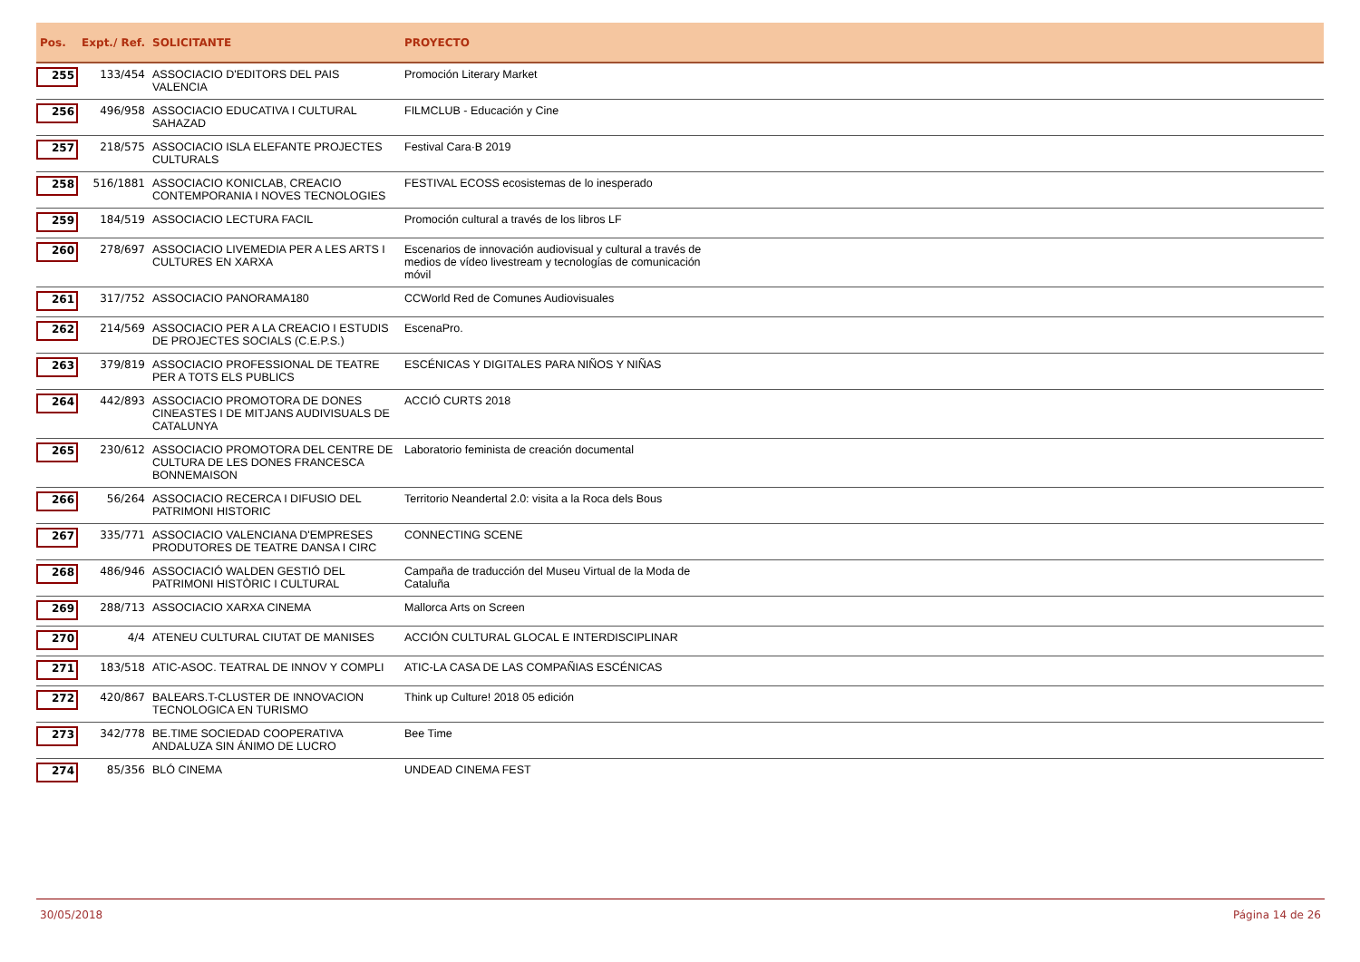| Pos. | Expt./ Ref. | SOLICITANTE | PROYECTO |
| --- | --- | --- | --- |
| 255 | 133/454 | ASSOCIACIO D'EDITORS DEL PAIS VALENCIA | Promoción Literary Market |
| 256 | 496/958 | ASSOCIACIO EDUCATIVA I CULTURAL SAHAZAD | FILMCLUB - Educación y Cine |
| 257 | 218/575 | ASSOCIACIO ISLA ELEFANTE PROJECTES CULTURALS | Festival Cara·B 2019 |
| 258 | 516/1881 | ASSOCIACIO KONICLAB, CREACIO CONTEMPORANIA I NOVES TECNOLOGIES | FESTIVAL ECOSS ecosistemas de lo inesperado |
| 259 | 184/519 | ASSOCIACIO LECTURA FACIL | Promoción cultural a través de los libros LF |
| 260 | 278/697 | ASSOCIACIO LIVEMEDIA PER A LES ARTS I CULTURES EN XARXA | Escenarios de innovación audiovisual y cultural a través de medios de vídeo livestream y tecnologías de comunicación móvil |
| 261 | 317/752 | ASSOCIACIO PANORAMA180 | CCWorld Red de Comunes Audiovisuales |
| 262 | 214/569 | ASSOCIACIO PER A LA CREACIO I ESTUDIS DE PROJECTES SOCIALS (C.E.P.S.) | EscenaPro. |
| 263 | 379/819 | ASSOCIACIO PROFESSIONAL DE TEATRE PER A TOTS ELS PUBLICS | ESCÉNICAS Y DIGITALES PARA NIÑOS Y NIÑAS |
| 264 | 442/893 | ASSOCIACIO PROMOTORA DE DONES CINEASTES I DE MITJANS AUDIVISUALS DE CATALUNYA | ACCIÓ CURTS 2018 |
| 265 | 230/612 | ASSOCIACIO PROMOTORA DEL CENTRE DE CULTURA DE LES DONES FRANCESCA BONNEMAISON | Laboratorio feminista de creación documental |
| 266 | 56/264 | ASSOCIACIO RECERCA I DIFUSIO DEL PATRIMONI HISTORIC | Territorio Neandertal 2.0: visita a la Roca dels Bous |
| 267 | 335/771 | ASSOCIACIO VALENCIANA D'EMPRESES PRODUTORES DE TEATRE DANSA I CIRC | CONNECTING SCENE |
| 268 | 486/946 | ASSOCIACIÓ WALDEN GESTIÓ DEL PATRIMONI HISTÒRIC I CULTURAL | Campaña de traducción del Museu Virtual de la Moda de Cataluña |
| 269 | 288/713 | ASSOCIACIO XARXA CINEMA | Mallorca Arts on Screen |
| 270 | 4/4 | ATENEU CULTURAL CIUTAT DE MANISES | ACCIÓN CULTURAL GLOCAL E INTERDISCIPLINAR |
| 271 | 183/518 | ATIC-ASOC. TEATRAL DE INNOV Y COMPLI | ATIC-LA CASA DE LAS COMPAÑIAS ESCÉNICAS |
| 272 | 420/867 | BALEARS.T-CLUSTER DE INNOVACION TECNOLOGICA EN TURISMO | Think up Culture! 2018 05 edición |
| 273 | 342/778 | BE.TIME SOCIEDAD COOPERATIVA ANDALUZA SIN ÁNIMO DE LUCRO | Bee Time |
| 274 | 85/356 | BLÓ CINEMA | UNDEAD CINEMA FEST |
30/05/2018 Página 14 de 26